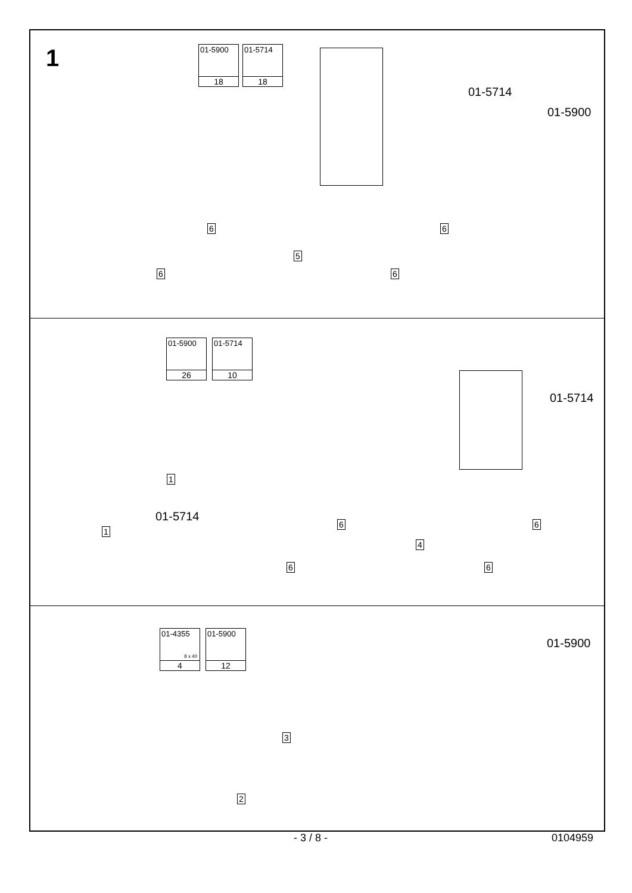1
01-5900
18
01-5714
18
01-5714
01-5900
6
6
5
6
6
01-5900
26
01-5714
10
01-5714
1
01-5714
1
6
6
4
6
6
01-4355
8 x 40
4
01-5900
12
01-5900
3
2
- 3 / 8 - 0104959